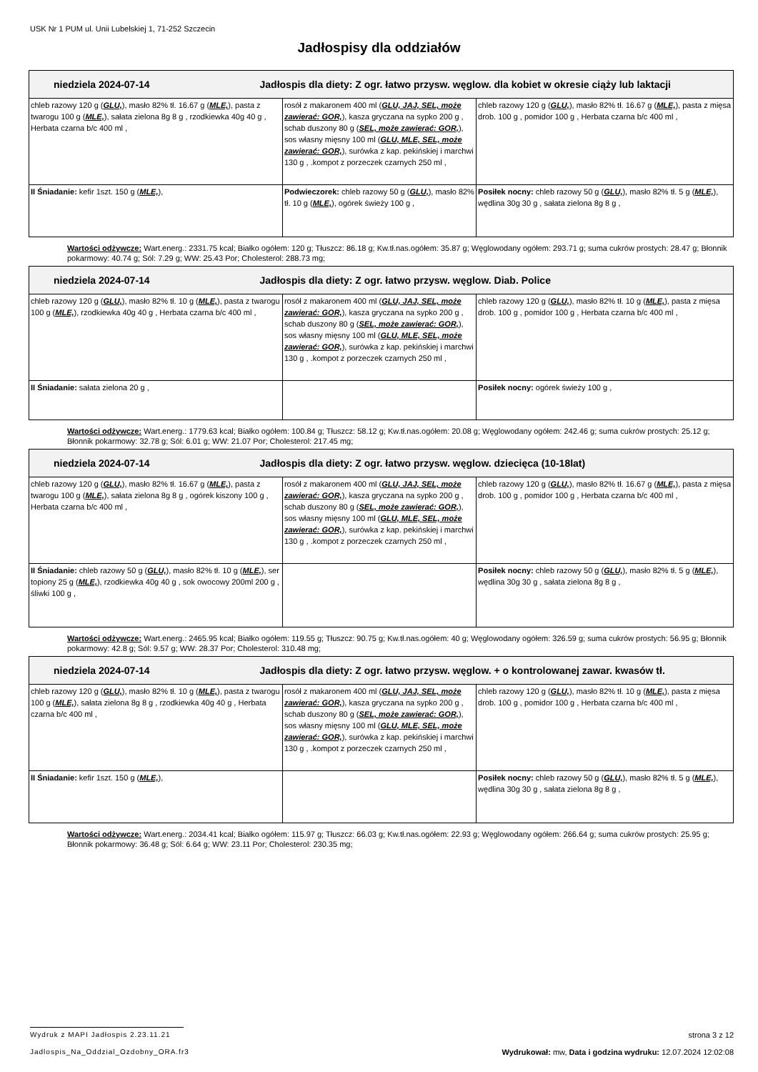USK Nr 1 PUM ul. Unii Lubelskiej 1, 71-252 Szczecin
Jadłospisy dla oddziałów
| niedziela 2024-07-14 Jadłospis dla diety: Z ogr. łatwo przysw. węglow. dla kobiet w okresie ciąży lub laktacji | | |
| --- | --- | --- |
| chleb razowy 120 g ( GLU, ), masło 82% tł. 16.67 g ( MLE, ), pasta z twarogu 100 g ( MLE, ), sałata zielona 8g 8 g , rzodkiewka 40g 40 g , Herbata czarna b/c 400 ml , | rosół z makaronem 400 ml ( GLU, JAJ, SEL, może zawierać: GOR, ), kasza gryczana na sypko 200 g , schab duszony 80 g ( SEL, może zawierać: GOR, ), sos własny mięsny 100 ml ( GLU, MLE, SEL, może zawierać: GOR, ), surówka z kap. pekińskiej i marchwi 130 g , .kompot z porzeczek czarnych 250 ml , | chleb razowy 120 g ( GLU, ), masło 82% tł. 16.67 g ( MLE, ), pasta z mięsa drob. 100 g , pomidor 100 g , Herbata czarna b/c 400 ml , |
| II Śniadanie: kefir 1szt. 150 g ( MLE, ), | Podwieczorek: chleb razowy 50 g ( GLU, ), masło 82% tł. 10 g ( MLE, ), ogórek świeży 100 g , | Posiłek nocny: chleb razowy 50 g ( GLU, ), masło 82% tł. 5 g ( MLE, ), wędlina 30g 30 g , sałata zielona 8g 8 g , |
Wartości odżywcze: Wart.energ.: 2331.75 kcal; Białko ogółem: 120 g; Tłuszcz: 86.18 g; Kw.tł.nas.ogółem: 35.87 g; Węglowodany ogółem: 293.71 g; suma cukrów prostych: 28.47 g; Błonnik pokarmowy: 40.74 g; Sól: 7.29 g; WW: 25.43 Por; Cholesterol: 288.73 mg;
| niedziela 2024-07-14 Jadłospis dla diety: Z ogr. łatwo przysw. węglow. Diab. Police | | |
| --- | --- | --- |
| chleb razowy 120 g ( GLU, ), masło 82% tł. 10 g ( MLE, ), pasta z twarogu 100 g ( MLE, ), rzodkiewka 40g 40 g , Herbata czarna b/c 400 ml , | rosół z makaronem 400 ml ( GLU, JAJ, SEL, może zawierać: GOR, ), kasza gryczana na sypko 200 g , schab duszony 80 g ( SEL, może zawierać: GOR, ), sos własny mięsny 100 ml ( GLU, MLE, SEL, może zawierać: GOR, ), surówka z kap. pekińskiej i marchwi 130 g , .kompot z porzeczek czarnych 250 ml , | chleb razowy 120 g ( GLU, ), masło 82% tł. 10 g ( MLE, ), pasta z mięsa drob. 100 g , pomidor 100 g , Herbata czarna b/c 400 ml , |
| II Śniadanie: sałata zielona 20 g , | | Posiłek nocny: ogórek świeży 100 g , |
Wartości odżywcze: Wart.energ.: 1779.63 kcal; Białko ogółem: 100.84 g; Tłuszcz: 58.12 g; Kw.tł.nas.ogółem: 20.08 g; Węglowodany ogółem: 242.46 g; suma cukrów prostych: 25.12 g; Błonnik pokarmowy: 32.78 g; Sól: 6.01 g; WW: 21.07 Por; Cholesterol: 217.45 mg;
| niedziela 2024-07-14 Jadłospis dla diety: Z ogr. łatwo przysw. węglow. dziecięca (10-18lat) | | |
| --- | --- | --- |
| chleb razowy 120 g ( GLU, ), masło 82% tł. 16.67 g ( MLE, ), pasta z twarogu 100 g ( MLE, ), sałata zielona 8g 8 g , ogórek kiszony 100 g , Herbata czarna b/c 400 ml , | rosół z makaronem 400 ml ( GLU, JAJ, SEL, może zawierać: GOR, ), kasza gryczana na sypko 200 g , schab duszony 80 g ( SEL, może zawierać: GOR, ), sos własny mięsny 100 ml ( GLU, MLE, SEL, może zawierać: GOR, ), surówka z kap. pekińskiej i marchwi 130 g , .kompot z porzeczek czarnych 250 ml , | chleb razowy 120 g ( GLU, ), masło 82% tł. 16.67 g ( MLE, ), pasta z mięsa drob. 100 g , pomidor 100 g , Herbata czarna b/c 400 ml , |
| II Śniadanie: chleb razowy 50 g ( GLU, ), masło 82% tł. 10 g ( MLE, ), ser topiony 25 g ( MLE, ), rzodkiewka 40g 40 g , sok owocowy 200ml 200 g , śliwki 100 g , | | Posiłek nocny: chleb razowy 50 g ( GLU, ), masło 82% tł. 5 g ( MLE, ), wędlina 30g 30 g , sałata zielona 8g 8 g , |
Wartości odżywcze: Wart.energ.: 2465.95 kcal; Białko ogółem: 119.55 g; Tłuszcz: 90.75 g; Kw.tł.nas.ogółem: 40 g; Węglowodany ogółem: 326.59 g; suma cukrów prostych: 56.95 g; Błonnik pokarmowy: 42.8 g; Sól: 9.57 g; WW: 28.37 Por; Cholesterol: 310.48 mg;
| niedziela 2024-07-14 Jadłospis dla diety: Z ogr. łatwo przysw. węglow. + o kontrolowanej zawar. kwasów tł. | | |
| --- | --- | --- |
| chleb razowy 120 g ( GLU, ), masło 82% tł. 10 g ( MLE, ), pasta z twarogu 100 g ( MLE, ), sałata zielona 8g 8 g , rzodkiewka 40g 40 g , Herbata czarna b/c 400 ml , | rosół z makaronem 400 ml ( GLU, JAJ, SEL, może zawierać: GOR, ), kasza gryczana na sypko 200 g , schab duszony 80 g ( SEL, może zawierać: GOR, ), sos własny mięsny 100 ml ( GLU, MLE, SEL, może zawierać: GOR, ), surówka z kap. pekińskiej i marchwi 130 g , .kompot z porzeczek czarnych 250 ml , | chleb razowy 120 g ( GLU, ), masło 82% tł. 10 g ( MLE, ), pasta z mięsa drob. 100 g , pomidor 100 g , Herbata czarna b/c 400 ml , |
| II Śniadanie: kefir 1szt. 150 g ( MLE, ), | | Posiłek nocny: chleb razowy 50 g ( GLU, ), masło 82% tł. 5 g ( MLE, ), wędlina 30g 30 g , sałata zielona 8g 8 g , |
Wartości odżywcze: Wart.energ.: 2034.41 kcal; Białko ogółem: 115.97 g; Tłuszcz: 66.03 g; Kw.tł.nas.ogółem: 22.93 g; Węglowodany ogółem: 266.64 g; suma cukrów prostych: 25.95 g; Błonnik pokarmowy: 36.48 g; Sól: 6.64 g; WW: 23.11 Por; Cholesterol: 230.35 mg;
Wydruk z MAPI Jadłospis 2.23.11.21 strona 3 z 12
Jadlospis_Na_Oddzial_Ozdobny_ORA.fr3 Wydrukował: mw, Data i godzina wydruku: 12.07.2024 12:02:08